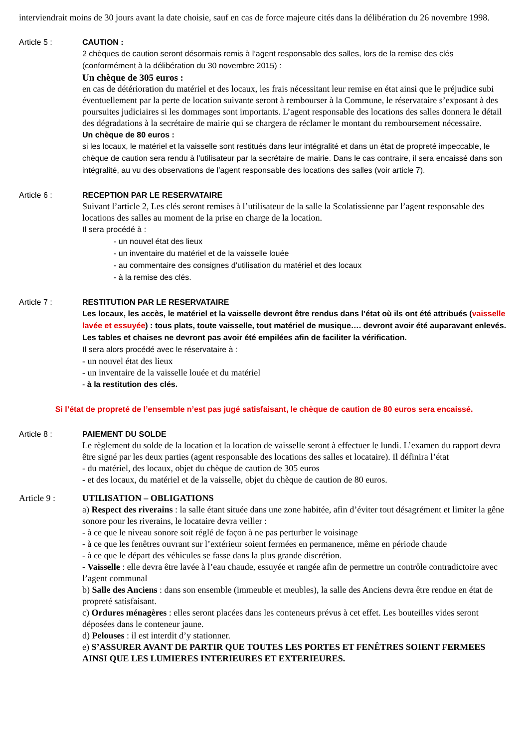interviendrait moins de 30 jours avant la date choisie, sauf en cas de force majeure cités dans la délibération du 26 novembre 1998.
Article 5 : CAUTION :
2 chèques de caution seront désormais remis à l’agent responsable des salles, lors de la remise des clés (conformément à la délibération du 30 novembre 2015) :
Un chèque de 305 euros :
en cas de détérioration du matériel et des locaux, les frais nécessitant leur remise en état ainsi que le préjudice subi éventuellement par la perte de location suivante seront à rembourser à la Commune, le réservataire s’exposant à des poursuites judiciaires si les dommages sont importants. L’agent responsable des locations des salles donnera le détail des dégradations à la secrétaire de mairie qui se chargera de réclamer le montant du remboursement nécessaire.
Un chèque de 80 euros :
si les locaux, le matériel et la vaisselle sont restitués dans leur intégralité et dans un état de propreté impeccable, le chèque de caution sera rendu à l’utilisateur par la secrétaire de mairie. Dans le cas contraire, il sera encaissé dans son intégralité, au vu des observations de l’agent responsable des locations des salles (voir article 7).
Article 6 : RECEPTION PAR LE RESERVATAIRE
Suivant l’article 2, Les clés seront remises à l’utilisateur de la salle la Scolatissienne par l’agent responsable des locations des salles au moment de la prise en charge de la location.
Il sera procédé à :
- un nouvel état des lieux
- un inventaire du matériel et de la vaisselle louée
- au commentaire des consignes d’utilisation du matériel et des locaux
- à la remise des clés.
Article 7 : RESTITUTION PAR LE RESERVATAIRE
Les locaux, les accès, le matériel et la vaisselle devront être rendus dans l’état où ils ont été attribués (vaisselle lavée et essuyée) : tous plats, toute vaisselle, tout matériel de musique…. devront avoir été auparavant enlevés. Les tables et chaises ne devront pas avoir été empilées afin de faciliter la vérification.
Il sera alors procédé avec le réservataire à :
- un nouvel état des lieux
- un inventaire de la vaisselle louée et du matériel
- à la restitution des clés.
Si l’état de propreté de l’ensemble n’est pas jugé satisfaisant, le chèque de caution de 80 euros sera encaissé.
Article 8 : PAIEMENT DU SOLDE
Le règlement du solde de la location et la location de vaisselle seront à effectuer le lundi. L’examen du rapport devra être signé par les deux parties (agent responsable des locations des salles et locataire). Il définira l’état
- du matériel, des locaux, objet du chèque de caution de 305 euros
- et des locaux, du matériel et de la vaisselle, objet du chèque de caution de 80 euros.
Article 9 : UTILISATION – OBLIGATIONS
a) Respect des riverains : la salle étant située dans une zone habitée, afin d’éviter tout désagrément et limiter la gêne sonore pour les riverains, le locataire devra veiller :
- à ce que le niveau sonore soit réglé de façon à ne pas perturber le voisinage
- à ce que les fenêtres ouvrant sur l’extérieur soient fermées en permanence, même en période chaude
- à ce que le départ des véhicules se fasse dans la plus grande discrétion.
- Vaisselle : elle devra être lavée à l’eau chaude, essuyée et rangée afin de permettre un contrôle contradictoire avec l’agent communal
b) Salle des Anciens : dans son ensemble (immeuble et meubles), la salle des Anciens devra être rendue en état de propreté satisfaisant.
c) Ordures ménagères : elles seront placées dans les conteneurs prévus à cet effet. Les bouteilles vides seront déposées dans le conteneur jaune.
d) Pelouses : il est interdit d’y stationner.
e) S’ASSURER AVANT DE PARTIR QUE TOUTES LES PORTES ET FENÊTRES SOIENT FERMEES AINSI QUE LES LUMIERES INTERIEURES ET EXTERIEURES.